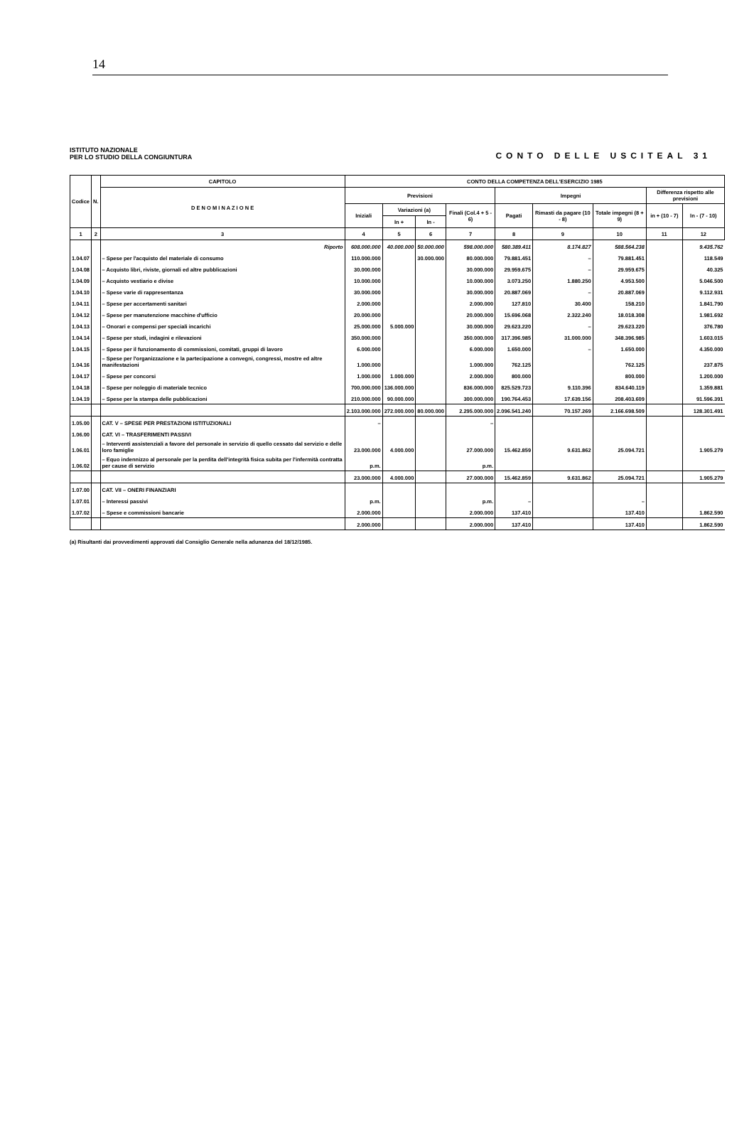14
ISTITUTO NAZIONALE
PER LO STUDIO DELLA CONGIUNTURA
CONTO DELLE USCITEAL 31
| Codice | N. | CAPITOLO | CONTO DELLA COMPETENZA DELL'ESERCIZIO 1985 | | | | | | | | |
| --- | --- | --- | --- | --- | --- | --- | --- | --- | --- | --- | --- |
| | | D E N O M I N A Z I O N E | Previsioni | | | | Impegni | | | Differenza rispetto alle previsioni | |
| | | | Iniziali | Variazioni (a) | | Finali (Col.4 + 5 - 6) | Pagati | Rimasti da pagare (10 - 8) | Totale impegni (8 + 9) | in + (10 - 7) | In - (7 - 10) |
| | | | | In + | In - | | | | | | |
| 1 | 2 | 3 | 4 | 5 | 6 | 7 | 8 | 9 | 10 | 11 | 12 |
| | | Riporto | 608.000.000 | 40.000.000 | 50.000.000 | 598.000.000 | 580.389.411 | 8.174.827 | 588.564.238 | | 9.435.762 |
| 1.04.07 | | – Spese per l'acquisto del materiale di consumo | 110.000.000 | | 30.000.000 | 80.000.000 | 79.881.451 | – | 79.881.451 | | 118.549 |
| 1.04.08 | | – Acquisto libri, riviste, giornali ed altre pubblicazioni | 30.000.000 | | | 30.000.000 | 29.959.675 | – | 29.959.675 | | 40.325 |
| 1.04.09 | | – Acquisto vestiario e divise | 10.000.000 | | | 10.000.000 | 3.073.250 | 1.880.250 | 4.953.500 | | 5.046.500 |
| 1.04.10 | | – Spese varie di rappresentanza | 30.000.000 | | | 30.000.000 | 20.887.069 | – | 20.887.069 | | 9.112.931 |
| 1.04.11 | | – Spese per accertamenti sanitari | 2.000.000 | | | 2.000.000 | 127.810 | 30.400 | 158.210 | | 1.841.790 |
| 1.04.12 | | – Spese per manutenzione macchine d'ufficio | 20.000.000 | | | 20.000.000 | 15.696.068 | 2.322.240 | 18.018.308 | | 1.981.692 |
| 1.04.13 | | – Onorari e compensi per speciali incarichi | 25.000.000 | 5.000.000 | | 30.000.000 | 29.623.220 | – | 29.623.220 | | 376.780 |
| 1.04.14 | | – Spese per studi, indagini e rilevazioni | 350.000.000 | | | 350.000.000 | 317.396.985 | 31.000.000 | 348.396.985 | | 1.603.015 |
| 1.04.15 | | – Spese per il funzionamento di commissioni, comitati, gruppi di lavoro | 6.000.000 | | | 6.000.000 | 1.650.000 | – | 1.650.000 | | 4.350.000 |
| 1.04.16 | | – Spese per l'organizzazione e la partecipazione a convegni, congressi, mostre ed altre manifestazioni | 1.000.000 | | | 1.000.000 | 762.125 | | 762.125 | | 237.875 |
| 1.04.17 | | – Spese per concorsi | 1.000.000 | 1.000.000 | | 2.000.000 | 800.000 | | 800.000 | | 1.200.000 |
| 1.04.18 | | – Spese per noleggio di materiale tecnico | 700.000.000 | 136.000.000 | | 836.000.000 | 825.529.723 | 9.110.396 | 834.640.119 | | 1.359.881 |
| 1.04.19 | | – Spese per la stampa delle pubblicazioni | 210.000.000 | 90.000.000 | | 300.000.000 | 190.764.453 | 17.639.156 | 208.403.609 | | 91.596.391 |
| | | | 2.103.000.000 | 272.000.000 | 80.000.000 | 2.295.000.000 | 2.096.541.240 | 70.157.269 | 2.166.698.509 | | 128.301.491 |
| 1.05.00 | | CAT. V – SPESE PER PRESTAZIONI ISTITUZIONALI | – | | | – | | | | | |
| 1.06.00 | | CAT. VI – TRASFERIMENTI PASSIVI | | | | | | | | | |
| 1.06.01 | | – Interventi assistenziali a favore del personale in servizio di quello cessato dal servizio e delle loro famiglie | 23.000.000 | 4.000.000 | | 27.000.000 | 15.462.859 | 9.631.862 | 25.094.721 | | 1.905.279 |
| 1.06.02 | | – Equo indennizzo al personale per la perdita dell'integrità fisica subita per l'infermità contratta per cause di servizio | p.m. | | | p.m. | | | | | |
| | | | 23.000.000 | 4.000.000 | | 27.000.000 | 15.462.859 | 9.631.862 | 25.094.721 | | 1.905.279 |
| 1.07.00 | | CAT. VII – ONERI FINANZIARI | | | | | | | | | |
| 1.07.01 | | – Interessi passivi | p.m. | | | p.m. | – | | – | | |
| 1.07.02 | | – Spese e commissioni bancarie | 2.000.000 | | | 2.000.000 | 137.410 | | 137.410 | | 1.862.590 |
| | | | 2.000.000 | | | 2.000.000 | 137.410 | | 137.410 | | 1.862.590 |
(a) Risultanti dai provvedimenti approvati dal Consiglio Generale nella adunanza del 18/12/1985.